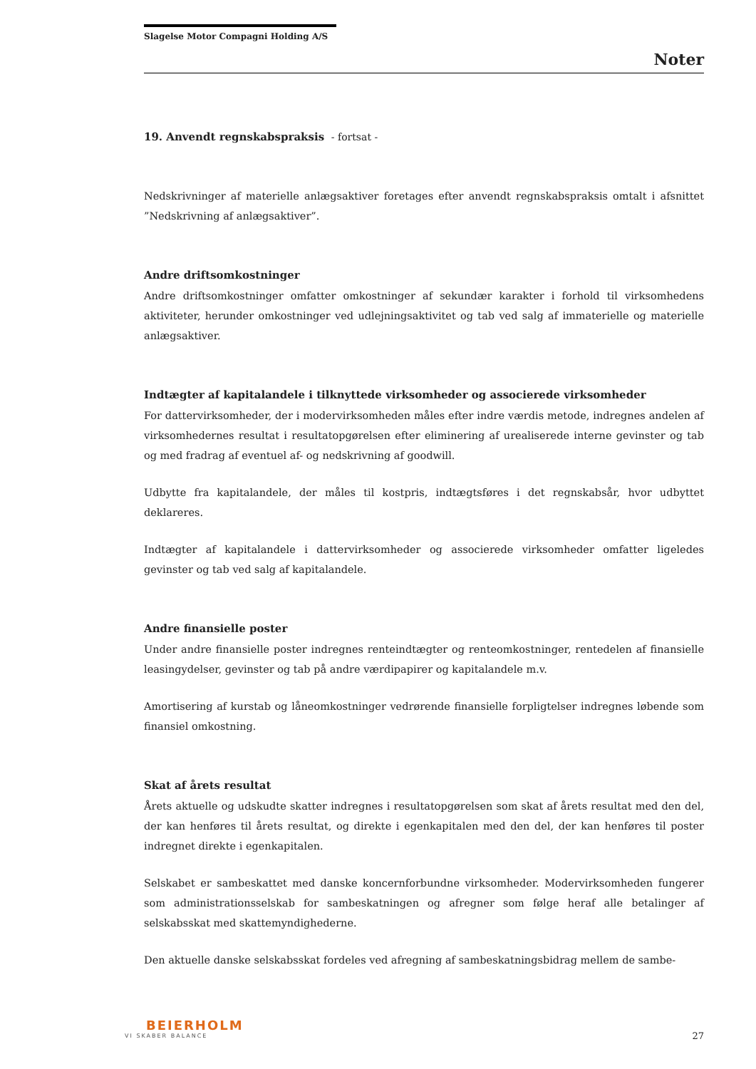Slagelse Motor Compagni Holding A/S
Noter
19. Anvendt regnskabspraksis - fortsat -
Nedskrivninger af materielle anlægsaktiver foretages efter anvendt regnskabspraksis omtalt i afsnittet ”Nedskrivning af anlægsaktiver”.
Andre driftsomkostninger
Andre driftsomkostninger omfatter omkostninger af sekundær karakter i forhold til virksomhedens aktiviteter, herunder omkostninger ved udlejningsaktivitet og tab ved salg af immaterielle og materielle anlægsaktiver.
Indtægter af kapitalandele i tilknyttede virksomheder og associerede virksomheder
For dattervirksomheder, der i modervirksomheden måles efter indre værdis metode, indregnes andelen af virksomhedernes resultat i resultatopgørelsen efter eliminering af urealiserede interne gevinster og tab og med fradrag af eventuel af- og nedskrivning af goodwill.
Udbytte fra kapitalandele, der måles til kostpris, indtægtsføres i det regnskabsår, hvor udbyttet deklareres.
Indtægter af kapitalandele i dattervirksomheder og associerede virksomheder omfatter ligeledes gevinster og tab ved salg af kapitalandele.
Andre finansielle poster
Under andre finansielle poster indregnes renteindtægter og renteomkostninger, rentedelen af finansielle leasingydelser, gevinster og tab på andre værdipapirer og kapitalandele m.v.
Amortisering af kurstab og låneomkostninger vedrørende finansielle forpligtelser indregnes løbende som finansiel omkostning.
Skat af årets resultat
Årets aktuelle og udskudte skatter indregnes i resultatopgørelsen som skat af årets resultat med den del, der kan henføres til årets resultat, og direkte i egenkapitalen med den del, der kan henføres til poster indregnet direkte i egenkapitalen.
Selskabet er sambeskattet med danske koncernforbundne virksomheder. Modervirksomheden fungerer som administrationsselskab for sambeskatningen og afregner som følge heraf alle betalinger af selskabsskat med skattemyndighederne.
Den aktuelle danske selskabsskat fordeles ved afregning af sambeskatningsbidrag mellem de sambe-
BEIERHOLM
VI SKABER BALANCE
27